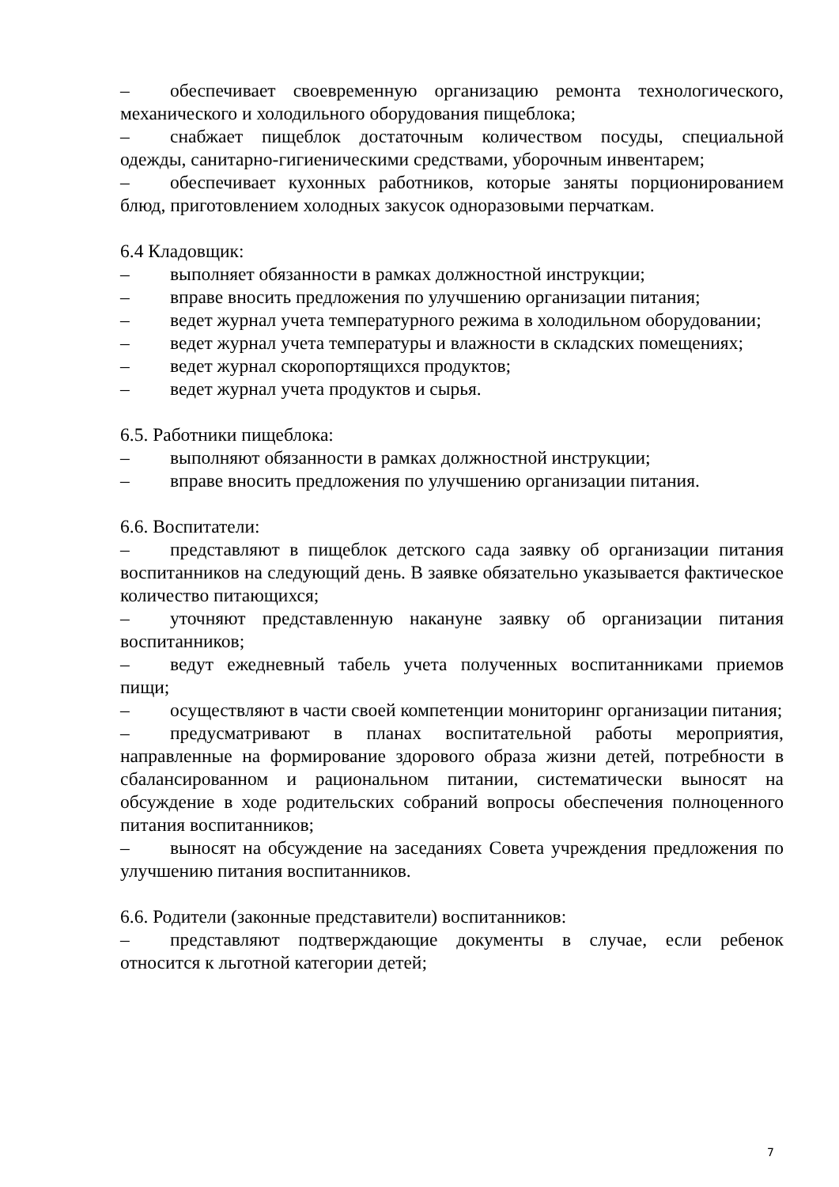– обеспечивает своевременную организацию ремонта технологического, механического и холодильного оборудования пищеблока;
– снабжает пищеблок достаточным количеством посуды, специальной одежды, санитарно-гигиеническими средствами, уборочным инвентарем;
– обеспечивает кухонных работников, которые заняты порционированием блюд, приготовлением холодных закусок одноразовыми перчаткам.
6.4 Кладовщик:
– выполняет обязанности в рамках должностной инструкции;
– вправе вносить предложения по улучшению организации питания;
– ведет журнал учета температурного режима в холодильном оборудовании;
– ведет журнал учета температуры и влажности в складских помещениях;
– ведет журнал скоропортящихся продуктов;
– ведет журнал учета продуктов и сырья.
6.5. Работники пищеблока:
– выполняют обязанности в рамках должностной инструкции;
– вправе вносить предложения по улучшению организации питания.
6.6. Воспитатели:
– представляют в пищеблок детского сада заявку об организации питания воспитанников на следующий день. В заявке обязательно указывается фактическое количество питающихся;
– уточняют представленную накануне заявку об организации питания воспитанников;
– ведут ежедневный табель учета полученных воспитанниками приемов пищи;
– осуществляют в части своей компетенции мониторинг организации питания;
– предусматривают в планах воспитательной работы мероприятия, направленные на формирование здорового образа жизни детей, потребности в сбалансированном и рациональном питании, систематически выносят на обсуждение в ходе родительских собраний вопросы обеспечения полноценного питания воспитанников;
– выносят на обсуждение на заседаниях Совета учреждения предложения по улучшению питания воспитанников.
6.6. Родители (законные представители) воспитанников:
– представляют подтверждающие документы в случае, если ребенок относится к льготной категории детей;
7